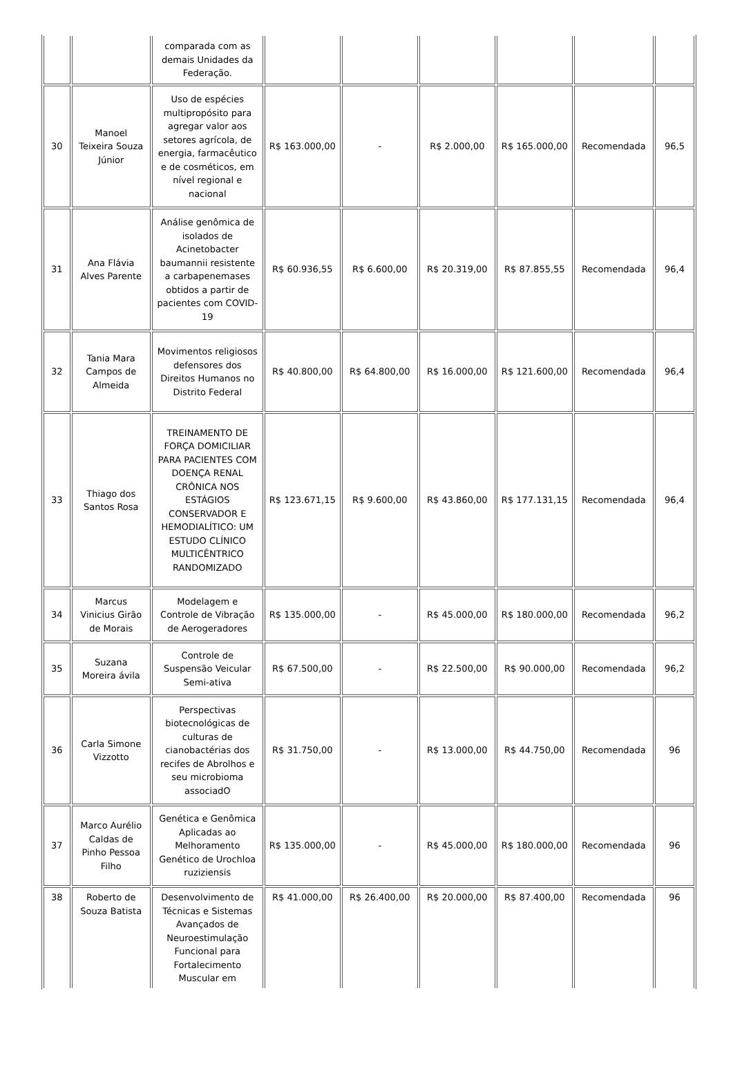| | | comparada com as demais Unidades da Federação. | | | | | | |
| 30 | Manoel Teixeira Souza Júnior | Uso de espécies multipropósito para agregar valor aos setores agrícola, de energia, farmacêutico e de cosméticos, em nível regional e nacional | R$ 163.000,00 | - | R$ 2.000,00 | R$ 165.000,00 | Recomendada | 96,5 |
| 31 | Ana Flávia Alves Parente | Análise genômica de isolados de Acinetobacter baumannii resistente a carbapenemases obtidos a partir de pacientes com COVID-19 | R$ 60.936,55 | R$ 6.600,00 | R$ 20.319,00 | R$ 87.855,55 | Recomendada | 96,4 |
| 32 | Tania Mara Campos de Almeida | Movimentos religiosos defensores dos Direitos Humanos no Distrito Federal | R$ 40.800,00 | R$ 64.800,00 | R$ 16.000,00 | R$ 121.600,00 | Recomendada | 96,4 |
| 33 | Thiago dos Santos Rosa | TREINAMENTO DE FORÇA DOMICILIAR PARA PACIENTES COM DOENÇA RENAL CRÔNICA NOS ESTÁGIOS CONSERVADOR E HEMODIALÍTICO: UM ESTUDO CLÍNICO MULTICÊNTRICO RANDOMIZADO | R$ 123.671,15 | R$ 9.600,00 | R$ 43.860,00 | R$ 177.131,15 | Recomendada | 96,4 |
| 34 | Marcus Vinicius Girão de Morais | Modelagem e Controle de Vibração de Aerogeradores | R$ 135.000,00 | - | R$ 45.000,00 | R$ 180.000,00 | Recomendada | 96,2 |
| 35 | Suzana Moreira ávila | Controle de Suspensão Veicular Semi-ativa | R$ 67.500,00 | - | R$ 22.500,00 | R$ 90.000,00 | Recomendada | 96,2 |
| 36 | Carla Simone Vizzotto | Perspectivas biotecnológicas de culturas de cianobactérias dos recifes de Abrolhos e seu microbioma associadO | R$ 31.750,00 | - | R$ 13.000,00 | R$ 44.750,00 | Recomendada | 96 |
| 37 | Marco Aurélio Caldas de Pinho Pessoa Filho | Genética e Genômica Aplicadas ao Melhoramento Genético de Urochloa ruziziensis | R$ 135.000,00 | - | R$ 45.000,00 | R$ 180.000,00 | Recomendada | 96 |
| 38 | Roberto de Souza Batista | Desenvolvimento de Técnicas e Sistemas Avançados de Neuroestimulação Funcional para Fortalecimento Muscular em | R$ 41.000,00 | R$ 26.400,00 | R$ 20.000,00 | R$ 87.400,00 | Recomendada | 96 |